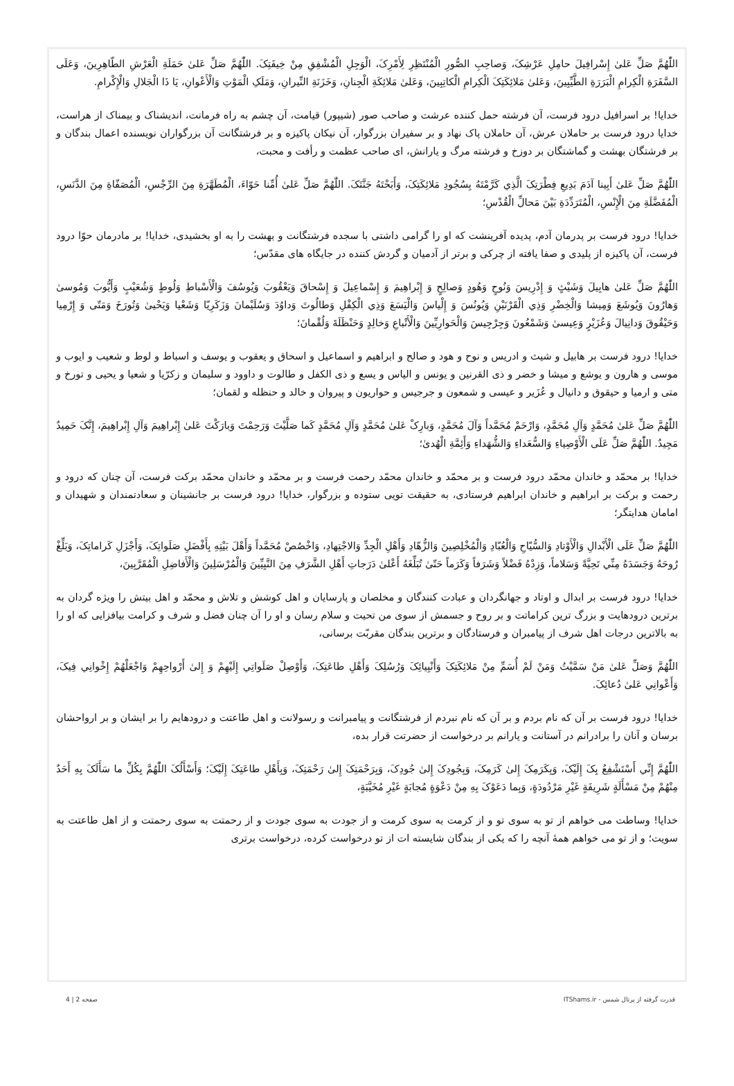اللّٰهُمَّ صَلِّ عَلىٰ إِسْرافِيلَ حامِلِ عَرْشِکَ، وَصاحِبِ الصُّورِ الْمُنْتَظِرِ لِأَمْرِکَ، الْوَجِلِ الْمُشْفِقِ مِنْ خِيفَتِکَ. اللّٰهُمَّ صَلِّ عَلىٰ حَمَلَةِ الْعَرْشِ الطّاهِرِينَ، وَعَلَى السَّفَرَةِ الْكِرامِ الْبَرَرَةِ الطَّيِّبِينَ، وَعَلىٰ مَلائِكَتِکَ الْكِرامِ الْكاتِبِينَ، وَعَلىٰ مَلائِكَةِ الْجِنانِ، وَخَزَنَةِ النِّيرانِ، وَمَلَکِ الْمَوْتِ وَالْأَعْوانِ، يَا ذَا الْجَلالِ وَالْإِكْرامِ.
خدايا! بر اسرافيل درود فرست، آن فرشته حمل كننده عرشت و صاحب صور (شيپور) قيامت، آن چشم به راه فرمانت، انديشناک و بيمناک از هراست، خدايا درود فرست بر حاملان عرش، آن حاملان پاک نهاد و بر سفيران بزرگوار، آن نيكان پاكيزه و بر فرشتگانت آن بزرگواران نويسنده اعمال بندگان و بر فرشتگان بهشت و گماشتگان بر دوزخ و فرشته مرگ و يارانش، اى صاحب عظمت و رأفت و محبت،
اللّٰهُمَّ صَلِّ عَلىٰ أَبِينا آدَمَ بَدِيعِ فِطْرَتِکَ الَّذِي كَرَّمْتَهُ بِسُجُودِ مَلائِكَتِکَ، وَأَبَحْتَهُ جَنَّتَکَ. اللّٰهُمَّ صَلِّ عَلىٰ أُمِّنا حَوّاءَ، الْمُطَهَّرَةِ مِنَ الرِّجْسِ، الْمُصَفّاةِ مِنَ الدَّنَسِ، الْمُفَضَّلَةِ مِنَ الْإِنْسِ، الْمُتَرَدِّدَةِ بَيْنَ مَحالِّ الْقُدْسِ؛
خدايا! درود فرست بر پدرمان آدم، پديده آفرينشت كه او را گرامى داشتى با سجده فرشتگانت و بهشت را به او بخشيدى، خدايا! بر مادرمان حوّا درود فرست، آن پاكيزه از پليدى و صفا يافته از چركى و برتر از آدميان و گردش كننده در جايگاه هاى مقدّس؛
اللّٰهُمَّ صَلِّ عَلىٰ هابِيلَ وَشَيْثٍ وَ إِدْرِيسَ وَنُوحٍ وَهُودٍ وَصالِحٍ وَ إِبْراهِيمَ وَ إِسْماعِيلَ وَ إِسْحاقَ وَيَعْقُوبَ وَيُوسُفَ وَالْأَسْباطِ وَلُوطٍ وَشُعَيْبٍ وَأَيُّوبَ وَمُوسىٰ وَهارُونَ وَيُوشَعَ وَمِيشا وَالْخِضْرِ وَذِي الْقَرْنَيْنِ وَيُونُسَ وَ إِلْياسَ وَالْيَسَعَ وَذِي الْكِفْلِ وَطالُوتَ وَداوُدَ وَسُلَيْمانَ وَزَكَرِيّا وَشَعْيا وَيَحْيىٰ وَتُورَخَ وَمَتّى وَ إِرْمِيا وَحَيْقُوقَ وَدانِيالَ وَعُزَيْرٍ وَعِيسىٰ وَشَمْعُونَ وَجِرْجِيسَ وَالْحَوارِيِّينَ وَالْأَتْباعِ وَخالِدٍ وَحَنْظَلَةَ وَلُقْمانَ؛
خدايا! درود فرست بر هابيل و شيث و ادريس و نوح و هود و صالح و ابراهيم و اسماعيل و اسحاق و يعقوب و يوسف و اسباط و لوط و شعيب و ايوب و موسى و هارون و يوشع و ميشا و خضر و ذى القرنين و يونس و الياس و يسع و ذى الكفل و طالوت و داوود و سليمان و زكرّيا و شعيا و يحيى و تورخ و متى و ارميا و حيقوق و دانيال و عُزَير و عيسى و شمعون و جرجيس و حواريون و پيروان و خالد و حنظله و لقمان؛
اللّٰهُمَّ صَلِّ عَلىٰ مُحَمَّدٍ وَآلِ مُحَمَّدٍ، وَارْحَمْ مُحَمَّداً وَآلَ مُحَمَّدٍ، وَبارِکْ عَلىٰ مُحَمَّدٍ وَآلِ مُحَمَّدٍ كَما صَلَّيْتَ وَرَحِمْتَ وَبارَكْتَ عَلىٰ إِبْراهِيمَ وَآلِ إِبْراهِيمَ، إِنَّکَ حَمِيدٌ مَجِيدٌ. اللّٰهُمَّ صَلِّ عَلَى الْأَوْصِياءِ وَالسُّعَداءِ وَالشُّهَداءِ وَأَئِمَّةِ الْهُدىٰ؛
خدايا! بر محمّد و خاندان محمّد درود فرست و بر محمّد و خاندان محمّد رحمت فرست و بر محمّد و خاندان محمّد بركت فرست، آن چنان كه درود و رحمت و بركت بر ابراهيم و خاندان ابراهيم فرستادى، به حقيقت تويى ستوده و بزرگوار، خدايا! درود فرست بر جانشينان و سعادتمندان و شهيدان و امامان هدايتگر؛
اللّٰهُمَّ صَلِّ عَلَى الْأَبْدالِ وَالْأَوْتادِ وَالسُّيّاحِ وَالْعُبّادِ وَالْمُخْلِصِينَ وَالزُّهّادِ وَأَهْلِ الْجِدِّ وَالاجْتِهادِ، وَاخْصُصْ مُحَمَّداً وَأَهْلَ بَيْتِهِ بِأَفْضَلِ صَلَواتِکَ، وَأَجْزَلِ كَراماتِکَ، وَبَلِّغْ رُوحَهُ وَجَسَدَهُ مِنِّي تَحِيَّةً وَسَلاماً، وَزِدْهُ فَضْلاً وَشَرَفاً وَكَرَماً حَتّىٰ تُبَلِّغَهُ أَعْلىٰ دَرَجاتِ أَهْلِ الشَّرَفِ مِنَ النَّبِيِّينَ وَالْمُرْسَلِينَ وَالْأَفاضِلِ الْمُقَرَّبِينَ،
خدايا! درود فرست بر ابدال و اوتاد و جهانگردان و عبادت كنندگان و مخلصان و پارسايان و اهل كوشش و تلاش و محمّد و اهل بيتش را ويژه گردان به برترين درودهايت و بزرگ ترين كراماتت و بر روح و جسمش از سوى من تحيت و سلام رسان و او را آن چنان فضل و شرف و كرامت بيافزايى كه او را به بالاترين درجات اهل شرف از پيامبران و فرستادگان و برترين بندگان مقربّت برسانى،
اللّٰهُمَّ وَصَلِّ عَلىٰ مَنْ سَمَّيْتُ وَمَنْ لَمْ أُسَمِّ مِنْ مَلائِكَتِکَ وَأَنْبِيائِکَ وَرُسُلِکَ وَأَهْلِ طاعَتِکَ، وَأَوْصِلْ صَلَواتِي إِلَيْهِمْ وَ إِلىٰ أَرْواحِهِمْ وَاجْعَلْهُمْ إِخْوانِي فِيکَ، وَأَعْوانِي عَلىٰ دُعائِکَ.
خدايا! درود فرست بر آن كه نام بردم و بر آن كه نام نبردم از فرشتگانت و پيامبرانت و رسولانت و اهل طاعتت و درودهايم را بر ايشان و بر ارواحشان برسان و آنان را برادرانم در آستانت و يارانم بر درخواست از حضرتت قرار بده،
اللّٰهُمَّ إِنِّي أَسْتَشْفِعُ بِکَ إِلَيْکَ، وَبِكَرَمِکَ إِلىٰ كَرَمِکَ، وَبِجُودِکَ إِلىٰ جُودِکَ، وَبِرَحْمَتِکَ إِلىٰ رَحْمَتِکَ، وَبِأَهْلِ طاعَتِکَ إِلَيْکَ؛ وَأَسْأَلُکَ اللّٰهُمَّ بِكُلِّ ما سَأَلَکَ بِهِ أَحَدٌ مِنْهُمْ مِنْ مَسْأَلَةٍ شَرِيفَةٍ غَيْرِ مَرْدُودَةٍ، وَبِما دَعَوْکَ بِهِ مِنْ دَعْوَةٍ مُجابَةٍ غَيْرِ مُخَيَّبَةٍ،
خدايا! وساطت مى خواهم از تو به سوى تو و از كرمت به سوى كرمت و از جودت به سوى جودت و از رحمتت به سوى رحمتت و از اهل طاعتت به سويت؛ و از تو مى خواهم همهٔ آنچه را كه يكى از بندگان شايسته ات از تو درخواست كرده، درخواست برترى
قدرت گرفته از پرتال شمس - ITShams.ir صفحه 2 | 4